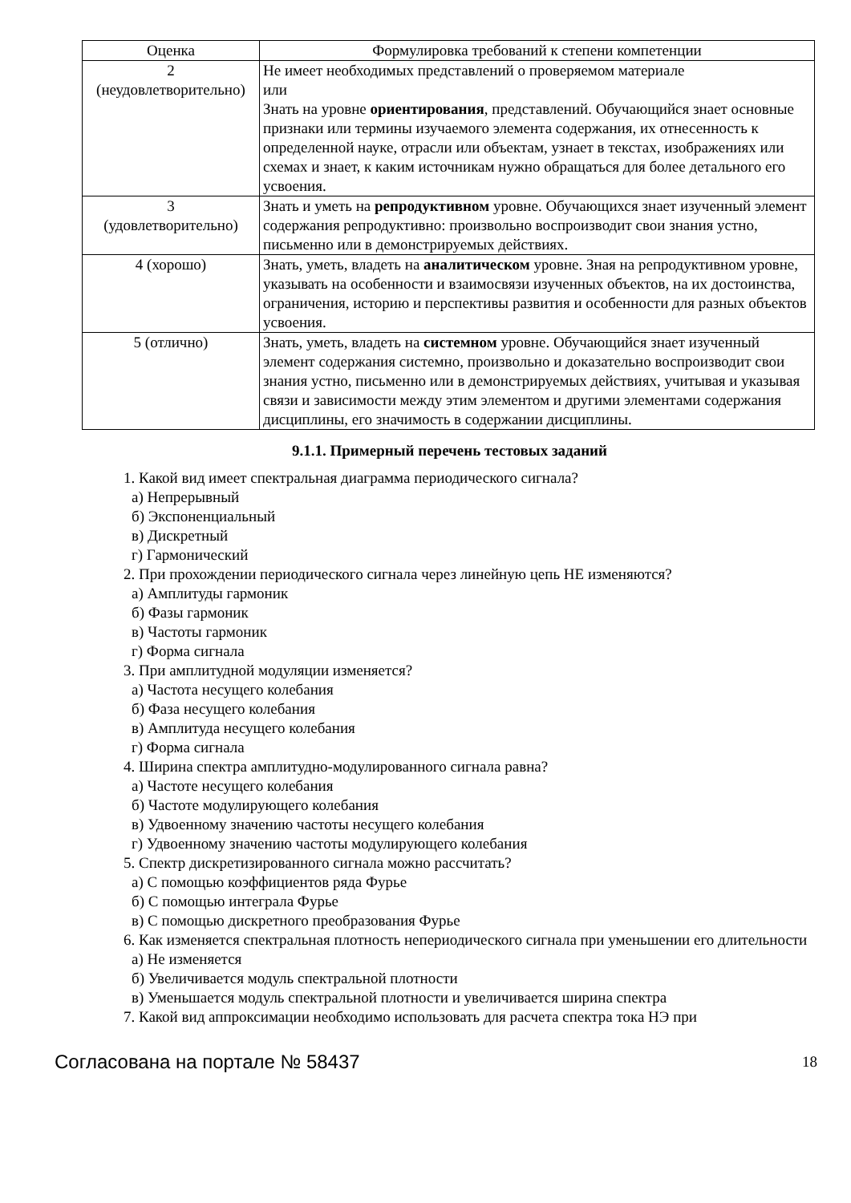| Оценка | Формулировка требований к степени компетенции |
| --- | --- |
| 2 (неудовлетворительно) | Не имеет необходимых представлений о проверяемом материале или Знать на уровне ориентирования , представлений. Обучающийся знает основные признаки или термины изучаемого элемента содержания, их отнесенность к определенной науке, отрасли или объектам, узнает в текстах, изображениях или схемах и знает, к каким источникам нужно обращаться для более детального его усвоения. |
| 3 (удовлетворительно) | Знать и уметь на репродуктивном уровне. Обучающихся знает изученный элемент содержания репродуктивно: произвольно воспроизводит свои знания устно, письменно или в демонстрируемых действиях. |
| 4 (хорошо) | Знать, уметь, владеть на аналитическом уровне. Зная на репродуктивном уровне, указывать на особенности и взаимосвязи изученных объектов, на их достоинства, ограничения, историю и перспективы развития и особенности для разных объектов усвоения. |
| 5 (отлично) | Знать, уметь, владеть на системном уровне. Обучающийся знает изученный элемент содержания системно, произвольно и доказательно воспроизводит свои знания устно, письменно или в демонстрируемых действиях, учитывая и указывая связи и зависимости между этим элементом и другими элементами содержания дисциплины, его значимость в содержании дисциплины. |
9.1.1. Примерный перечень тестовых заданий
1. Какой вид имеет спектральная диаграмма периодического сигнала?
а) Непрерывный
б) Экспоненциальный
в) Дискретный
г) Гармонический
2. При прохождении периодического сигнала через линейную цепь НЕ изменяются?
а) Амплитуды гармоник
б) Фазы гармоник
в) Частоты гармоник
г) Форма сигнала
3. При амплитудной модуляции изменяется?
а) Частота несущего колебания
б) Фаза несущего колебания
в) Амплитуда несущего колебания
г) Форма сигнала
4. Ширина спектра амплитудно-модулированного сигнала равна?
а) Частоте несущего колебания
б) Частоте модулирующего колебания
в) Удвоенному значению частоты несущего колебания
г) Удвоенному значению частоты модулирующего колебания
5. Спектр дискретизированного сигнала можно рассчитать?
а) С помощью коэффициентов ряда Фурье
б) С помощью интеграла Фурье
в) С помощью дискретного преобразования Фурье
6. Как изменяется спектральная плотность непериодического сигнала при уменьшении его длительности
а) Не изменяется
б) Увеличивается модуль спектральной плотности
в) Уменьшается модуль спектральной плотности и увеличивается ширина спектра
7. Какой вид аппроксимации необходимо использовать для расчета спектра тока НЭ при
Согласована на портале № 58437 18